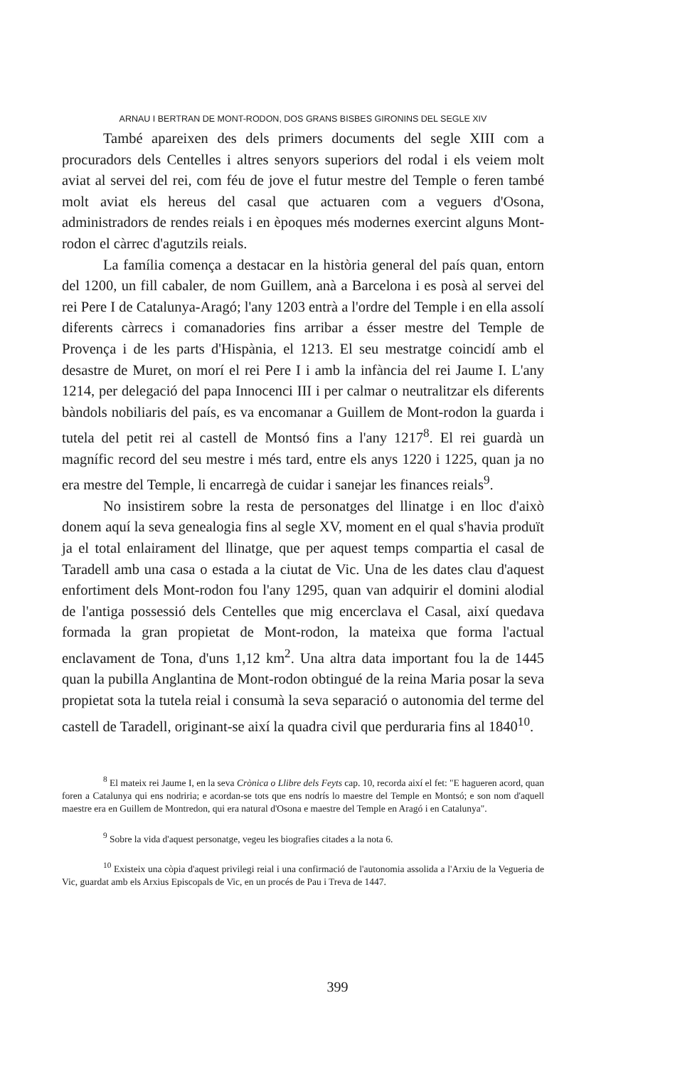ARNAU I BERTRAN DE MONT-RODON, DOS GRANS BISBES GIRONINS DEL SEGLE XIV
També apareixen des dels primers documents del segle XIII com a procuradors dels Centelles i altres senyors superiors del rodal i els veiem molt aviat al servei del rei, com féu de jove el futur mestre del Temple o feren també molt aviat els hereus del casal que actuaren com a veguers d'Osona, administradors de rendes reials i en èpoques més modernes exercint alguns Mont-rodon el càrrec d'agutzils reials.
La família comença a destacar en la història general del país quan, entorn del 1200, un fill cabaler, de nom Guillem, anà a Barcelona i es posà al servei del rei Pere I de Catalunya-Aragó; l'any 1203 entrà a l'ordre del Temple i en ella assolí diferents càrrecs i comanadories fins arribar a ésser mestre del Temple de Provença i de les parts d'Hispània, el 1213. El seu mestratge coincidí amb el desastre de Muret, on morí el rei Pere I i amb la infància del rei Jaume I. L'any 1214, per delegació del papa Innocenci III i per calmar o neutralitzar els diferents bàndols nobiliaris del país, es va encomanar a Guillem de Mont-rodon la guarda i tutela del petit rei al castell de Montsó fins a l'any 1217<sup>8</sup>. El rei guardà un magnífic record del seu mestre i més tard, entre els anys 1220 i 1225, quan ja no era mestre del Temple, li encarregà de cuidar i sanejar les finances reials<sup>9</sup>.
No insistirem sobre la resta de personatges del llinatge i en lloc d'això donem aquí la seva genealogia fins al segle XV, moment en el qual s'havia produït ja el total enlairament del llinatge, que per aquest temps compartia el casal de Taradell amb una casa o estada a la ciutat de Vic. Una de les dates clau d'aquest enfortiment dels Mont-rodon fou l'any 1295, quan van adquirir el domini alodial de l'antiga possessió dels Centelles que mig encerclava el Casal, així quedava formada la gran propietat de Mont-rodon, la mateixa que forma l'actual enclavament de Tona, d'uns 1,12 km<sup>2</sup>. Una altra data important fou la de 1445 quan la pubilla Anglantina de Mont-rodon obtingué de la reina Maria posar la seva propietat sota la tutela reial i consumà la seva separació o autonomia del terme del castell de Taradell, originant-se així la quadra civil que perduraria fins al 1840<sup>10</sup>.
<sup>8</sup> El mateix rei Jaume I, en la seva Crònica o Llibre dels Feyts cap. 10, recorda així el fet: "E hagueren acord, quan foren a Catalunya qui ens nodriria; e acordan-se tots que ens nodrís lo maestre del Temple en Montsó; e son nom d'aquell maestre era en Guillem de Montredon, qui era natural d'Osona e maestre del Temple en Aragó i en Catalunya".
<sup>9</sup> Sobre la vida d'aquest personatge, vegeu les biografies citades a la nota 6.
<sup>10</sup> Existeix una còpia d'aquest privilegi reial i una confirmació de l'autonomia assolida a l'Arxiu de la Vegueria de Vic, guardat amb els Arxius Episcopals de Vic, en un procés de Pau i Treva de 1447.
399